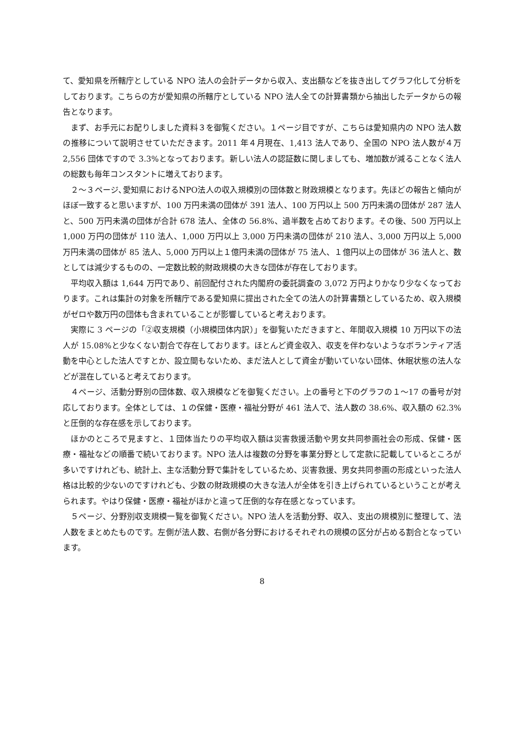て、愛知県を所轄庁としている NPO 法人の会計データから収入、支出額などを抜き出してグラフ化して分析をしております。こちらの方が愛知県の所轄庁としている NPO 法人全ての計算書類から抽出したデータからの報告となります。
まず、お手元にお配りしました資料３を御覧ください。１ページ目ですが、こちらは愛知県内の NPO 法人数の推移について説明させていただきます。2011 年４月現在、1,413 法人であり、全国の NPO 法人数が４万 2,556 団体ですので 3.3%となっております。新しい法人の認証数に関しましても、増加数が減ることなく法人の総数も毎年コンスタントに増えております。
２～３ページ､愛知県におけるNPO法人の収入規模別の団体数と財政規模となります。先ほどの報告と傾向がほぼ一致すると思いますが、100 万円未満の団体が 391 法人、100 万円以上 500 万円未満の団体が 287 法人と、500 万円未満の団体が合計 678 法人、全体の 56.8%、過半数を占めております。その後、500 万円以上 1,000 万円の団体が 110 法人、1,000 万円以上 3,000 万円未満の団体が 210 法人、3,000 万円以上 5,000 万円未満の団体が 85 法人、5,000 万円以上１億円未満の団体が 75 法人、１億円以上の団体が 36 法人と、数としては減少するものの、一定数比較的財政規模の大きな団体が存在しております。
平均収入額は 1,644 万円であり、前回配付された内閣府の委託調査の 3,072 万円よりかなり少なくなっております。これは集計の対象を所轄庁である愛知県に提出された全ての法人の計算書類としているため、収入規模がゼロや数万円の団体も含まれていることが影響していると考えおります。
実際に 3 ページの「②収支規模（小規模団体内訳）」を御覧いただきますと、年間収入規模 10 万円以下の法人が 15.08%と少なくない割合で存在しております。ほとんど資金収入、収支を伴わないようなボランティア活動を中心とした法人ですとか、設立間もないため、まだ法人として資金が動いていない団体、休眠状態の法人などが混在していると考えております。
４ページ、活動分野別の団体数、収入規模などを御覧ください。上の番号と下のグラフの１～17 の番号が対応しております。全体としては、１の保健・医療・福祉分野が 461 法人で、法人数の 38.6%、収入額の 62.3%と圧倒的な存在感を示しております。
ほかのところで見ますと、１団体当たりの平均収入額は災害救援活動や男女共同参画社会の形成、保健・医療・福祉などの順番で続いております。NPO 法人は複数の分野を事業分野として定款に記載しているところが多いですけれども、統計上、主な活動分野で集計をしているため、災害救援、男女共同参画の形成といった法人格は比較的少ないのですけれども、少数の財政規模の大きな法人が全体を引き上げられているということが考えられます。やはり保健・医療・福祉がほかと違って圧倒的な存在感となっています。
５ページ、分野別収支規模一覧を御覧ください。NPO 法人を活動分野、収入、支出の規模別に整理して、法人数をまとめたものです。左側が法人数、右側が各分野におけるそれぞれの規模の区分が占める割合となっています。
8